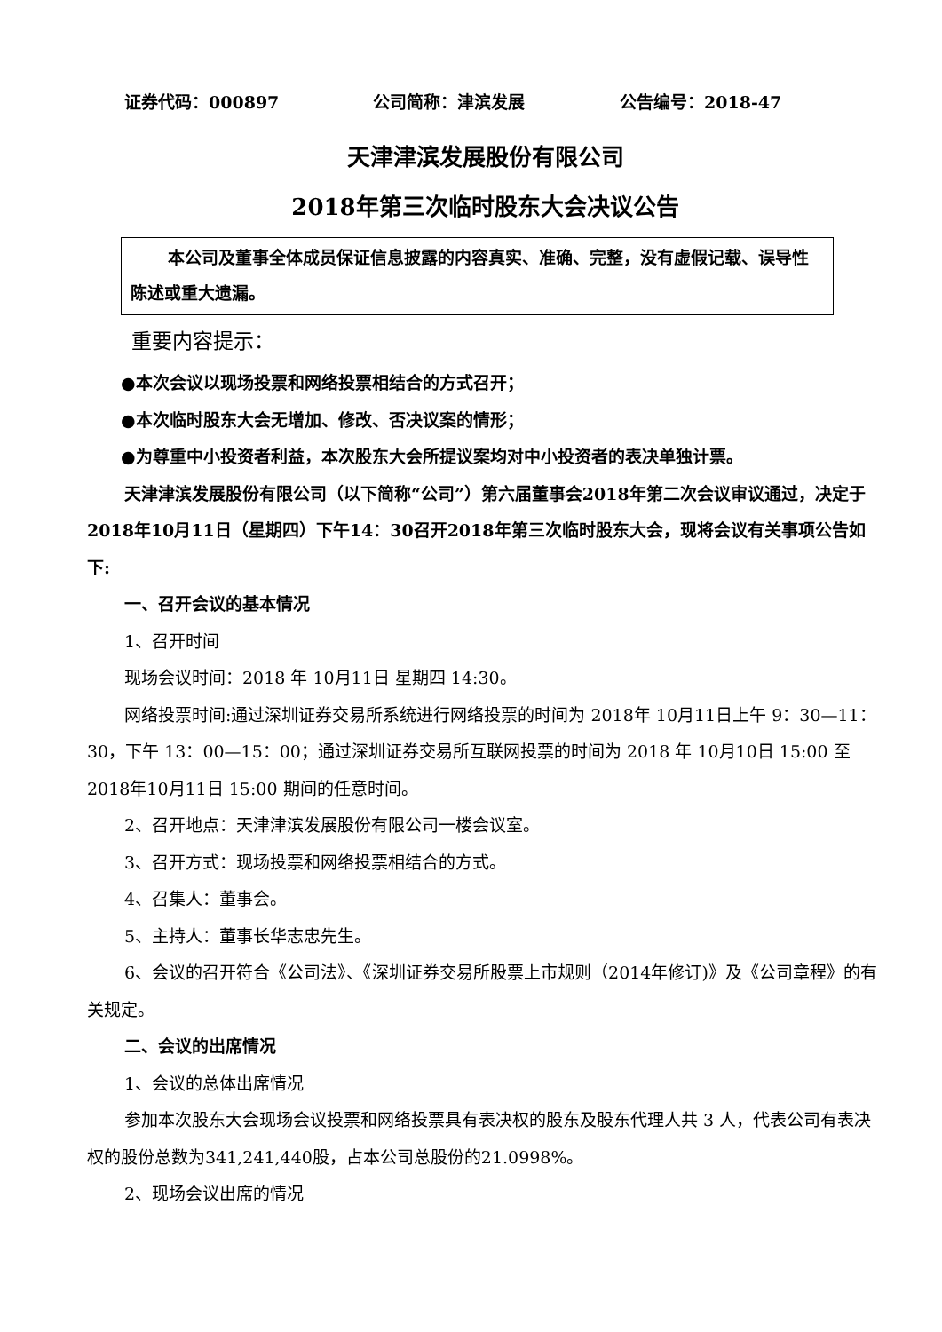证券代码：000897 公司简称：津滨发展 公告编号：2018-47
天津津滨发展股份有限公司
2018年第三次临时股东大会决议公告
本公司及董事全体成员保证信息披露的内容真实、准确、完整，没有虚假记载、误导性陈述或重大遗漏。
重要内容提示：
●本次会议以现场投票和网络投票相结合的方式召开；
●本次临时股东大会无增加、修改、否决议案的情形；
●为尊重中小投资者利益，本次股东大会所提议案均对中小投资者的表决单独计票。
天津津滨发展股份有限公司（以下简称“公司”）第六届董事会2018年第二次会议审议通过，决定于2018年10月11日（星期四）下午14：30召开2018年第三次临时股东大会，现将会议有关事项公告如下:
一、召开会议的基本情况
1、召开时间
现场会议时间：2018 年 10月11日 星期四 14:30。
网络投票时间:通过深圳证券交易所系统进行网络投票的时间为 2018年 10月11日上午 9：30—11：30，下午 13：00—15：00；通过深圳证券交易所互联网投票的时间为 2018 年 10月10日 15:00 至 2018年10月11日 15:00 期间的任意时间。
2、召开地点：天津津滨发展股份有限公司一楼会议室。
3、召开方式：现场投票和网络投票相结合的方式。
4、召集人：董事会。
5、主持人：董事长华志忠先生。
6、会议的召开符合《公司法》、《深圳证券交易所股票上市规则（2014年修订)》及《公司章程》的有关规定。
二、会议的出席情况
1、会议的总体出席情况
参加本次股东大会现场会议投票和网络投票具有表决权的股东及股东代理人共 3 人，代表公司有表决权的股份总数为341,241,440股，占本公司总股份的21.0998%。
2、现场会议出席的情况